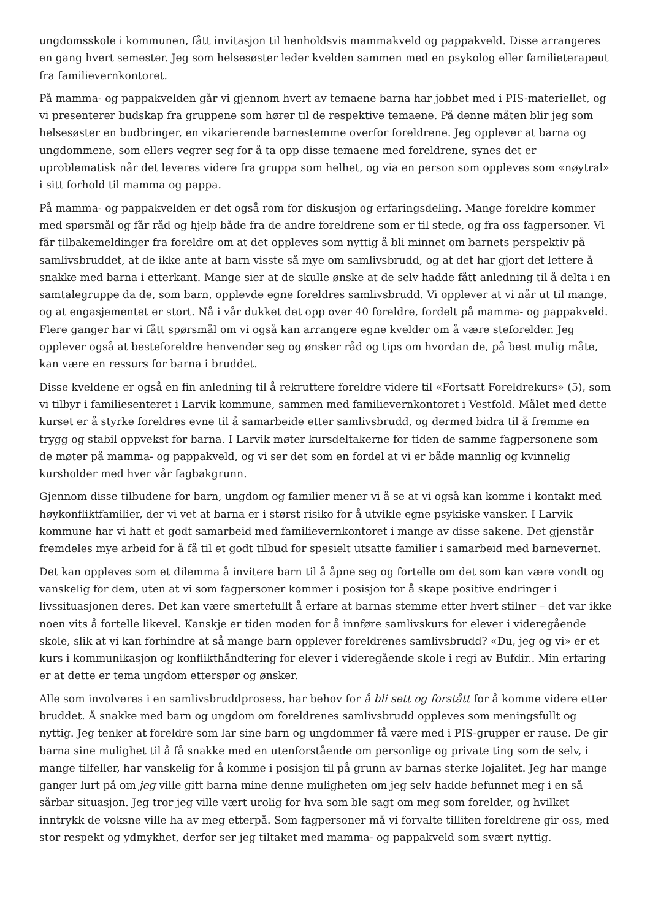ungdomsskole i kommunen, fått invitasjon til henholdsvis mammakveld og pappakveld. Disse arrangeres en gang hvert semester. Jeg som helsesøster leder kvelden sammen med en psykolog eller familieterapeut fra familievernkontoret.
På mamma- og pappakvelden går vi gjennom hvert av temaene barna har jobbet med i PIS-materiellet, og vi presenterer budskap fra gruppene som hører til de respektive temaene. På denne måten blir jeg som helsesøster en budbringer, en vikarierende barnestemme overfor foreldrene. Jeg opplever at barna og ungdommene, som ellers vegrer seg for å ta opp disse temaene med foreldrene, synes det er uproblematisk når det leveres videre fra gruppa som helhet, og via en person som oppleves som «nøytral» i sitt forhold til mamma og pappa.
På mamma- og pappakvelden er det også rom for diskusjon og erfaringsdeling. Mange foreldre kommer med spørsmål og får råd og hjelp både fra de andre foreldrene som er til stede, og fra oss fagpersoner. Vi får tilbakemeldinger fra foreldre om at det oppleves som nyttig å bli minnet om barnets perspektiv på samlivsbruddet, at de ikke ante at barn visste så mye om samlivsbrudd, og at det har gjort det lettere å snakke med barna i etterkant. Mange sier at de skulle ønske at de selv hadde fått anledning til å delta i en samtalegruppe da de, som barn, opplevde egne foreldres samlivsbrudd. Vi opplever at vi når ut til mange, og at engasjementet er stort. Nå i vår dukket det opp over 40 foreldre, fordelt på mamma- og pappakveld. Flere ganger har vi fått spørsmål om vi også kan arrangere egne kvelder om å være steforelder. Jeg opplever også at besteforeldre henvender seg og ønsker råd og tips om hvordan de, på best mulig måte, kan være en ressurs for barna i bruddet.
Disse kveldene er også en fin anledning til å rekruttere foreldre videre til «Fortsatt Foreldrekurs» (5), som vi tilbyr i familiesenteret i Larvik kommune, sammen med familievernkontoret i Vestfold. Målet med dette kurset er å styrke foreldres evne til å samarbeide etter samlivsbrudd, og dermed bidra til å fremme en trygg og stabil oppvekst for barna. I Larvik møter kursdeltakerne for tiden de samme fagpersonene som de møter på mamma- og pappakveld, og vi ser det som en fordel at vi er både mannlig og kvinnelig kursholder med hver vår fagbakgrunn.
Gjennom disse tilbudene for barn, ungdom og familier mener vi å se at vi også kan komme i kontakt med høykonfliktfamilier, der vi vet at barna er i størst risiko for å utvikle egne psykiske vansker. I Larvik kommune har vi hatt et godt samarbeid med familievernkontoret i mange av disse sakene. Det gjenstår fremdeles mye arbeid for å få til et godt tilbud for spesielt utsatte familier i samarbeid med barnevernet.
Det kan oppleves som et dilemma å invitere barn til å åpne seg og fortelle om det som kan være vondt og vanskelig for dem, uten at vi som fagpersoner kommer i posisjon for å skape positive endringer i livssituasjonen deres. Det kan være smertefullt å erfare at barnas stemme etter hvert stilner – det var ikke noen vits å fortelle likevel. Kanskje er tiden moden for å innføre samlivskurs for elever i videregående skole, slik at vi kan forhindre at så mange barn opplever foreldrenes samlivsbrudd? «Du, jeg og vi» er et kurs i kommunikasjon og konflikthåndtering for elever i videregående skole i regi av Bufdir.. Min erfaring er at dette er tema ungdom etterspør og ønsker.
Alle som involveres i en samlivsbruddprosess, har behov for å bli sett og forstått for å komme videre etter bruddet. Å snakke med barn og ungdom om foreldrenes samlivsbrudd oppleves som meningsfullt og nyttig. Jeg tenker at foreldre som lar sine barn og ungdommer få være med i PIS-grupper er rause. De gir barna sine mulighet til å få snakke med en utenforstående om personlige og private ting som de selv, i mange tilfeller, har vanskelig for å komme i posisjon til på grunn av barnas sterke lojalitet. Jeg har mange ganger lurt på om jeg ville gitt barna mine denne muligheten om jeg selv hadde befunnet meg i en så sårbar situasjon. Jeg tror jeg ville vært urolig for hva som ble sagt om meg som forelder, og hvilket inntrykk de voksne ville ha av meg etterpå. Som fagpersoner må vi forvalte tilliten foreldrene gir oss, med stor respekt og ydmykhet, derfor ser jeg tiltaket med mamma- og pappakveld som svært nyttig.